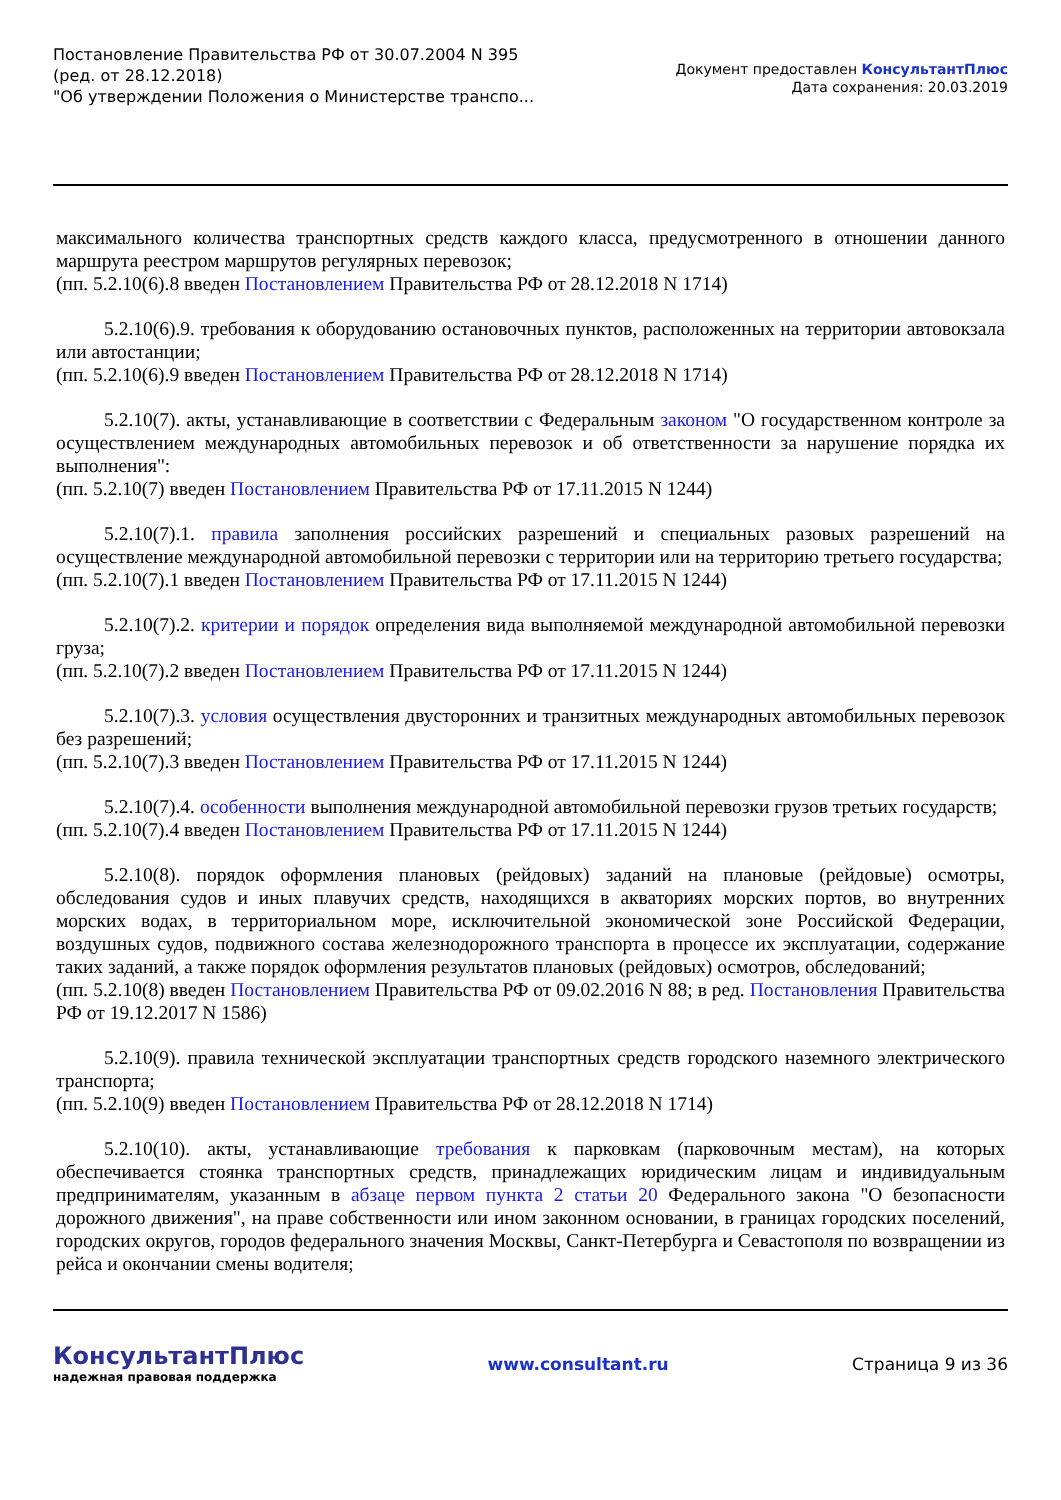Постановление Правительства РФ от 30.07.2004 N 395
(ред. от 28.12.2018)
"Об утверждении Положения о Министерстве транспо...
Документ предоставлен КонсультантПлюс
Дата сохранения: 20.03.2019
максимального количества транспортных средств каждого класса, предусмотренного в отношении данного маршрута реестром маршрутов регулярных перевозок;
(пп. 5.2.10(6).8 введен Постановлением Правительства РФ от 28.12.2018 N 1714)
5.2.10(6).9. требования к оборудованию остановочных пунктов, расположенных на территории автовокзала или автостанции;
(пп. 5.2.10(6).9 введен Постановлением Правительства РФ от 28.12.2018 N 1714)
5.2.10(7). акты, устанавливающие в соответствии с Федеральным законом "О государственном контроле за осуществлением международных автомобильных перевозок и об ответственности за нарушение порядка их выполнения":
(пп. 5.2.10(7) введен Постановлением Правительства РФ от 17.11.2015 N 1244)
5.2.10(7).1. правила заполнения российских разрешений и специальных разовых разрешений на осуществление международной автомобильной перевозки с территории или на территорию третьего государства;
(пп. 5.2.10(7).1 введен Постановлением Правительства РФ от 17.11.2015 N 1244)
5.2.10(7).2. критерии и порядок определения вида выполняемой международной автомобильной перевозки груза;
(пп. 5.2.10(7).2 введен Постановлением Правительства РФ от 17.11.2015 N 1244)
5.2.10(7).3. условия осуществления двусторонних и транзитных международных автомобильных перевозок без разрешений;
(пп. 5.2.10(7).3 введен Постановлением Правительства РФ от 17.11.2015 N 1244)
5.2.10(7).4. особенности выполнения международной автомобильной перевозки грузов третьих государств;
(пп. 5.2.10(7).4 введен Постановлением Правительства РФ от 17.11.2015 N 1244)
5.2.10(8). порядок оформления плановых (рейдовых) заданий на плановые (рейдовые) осмотры, обследования судов и иных плавучих средств, находящихся в акваториях морских портов, во внутренних морских водах, в территориальном море, исключительной экономической зоне Российской Федерации, воздушных судов, подвижного состава железнодорожного транспорта в процессе их эксплуатации, содержание таких заданий, а также порядок оформления результатов плановых (рейдовых) осмотров, обследований;
(пп. 5.2.10(8) введен Постановлением Правительства РФ от 09.02.2016 N 88; в ред. Постановления Правительства РФ от 19.12.2017 N 1586)
5.2.10(9). правила технической эксплуатации транспортных средств городского наземного электрического транспорта;
(пп. 5.2.10(9) введен Постановлением Правительства РФ от 28.12.2018 N 1714)
5.2.10(10). акты, устанавливающие требования к парковкам (парковочным местам), на которых обеспечивается стоянка транспортных средств, принадлежащих юридическим лицам и индивидуальным предпринимателям, указанным в абзаце первом пункта 2 статьи 20 Федерального закона "О безопасности дорожного движения", на праве собственности или ином законном основании, в границах городских поселений, городских округов, городов федерального значения Москвы, Санкт-Петербурга и Севастополя по возвращении из рейса и окончании смены водителя;
КонсультантПлюс
надежная правовая поддержка
www.consultant.ru Страница 9 из 36